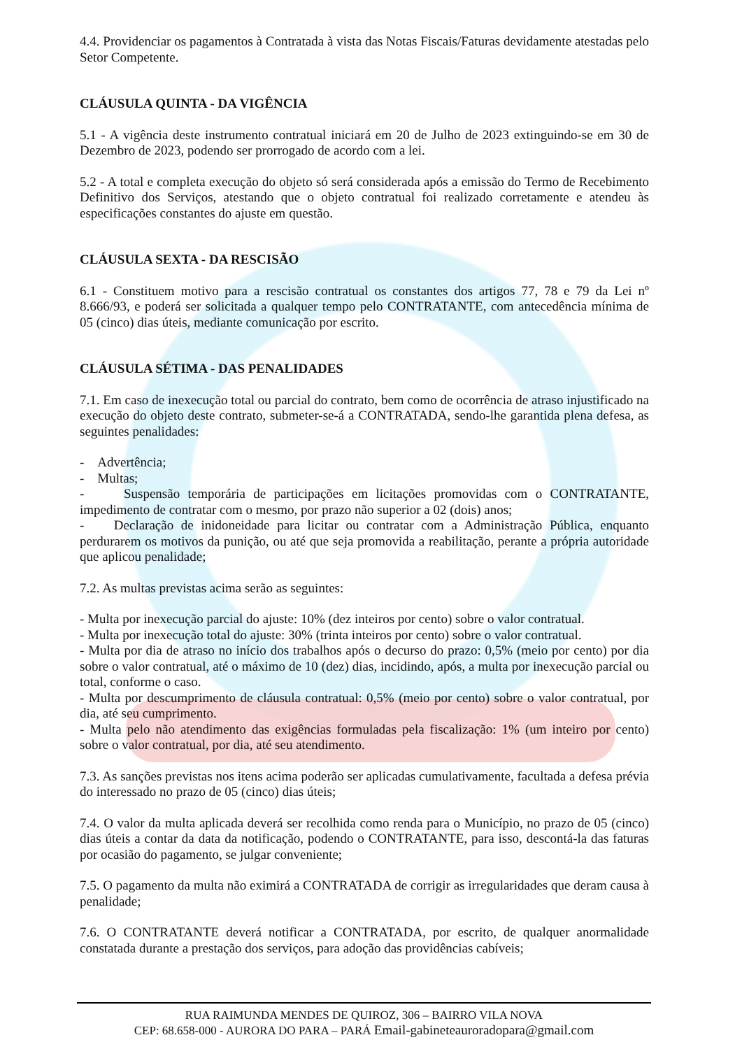4.4. Providenciar os pagamentos à Contratada à vista das Notas Fiscais/Faturas devidamente atestadas pelo Setor Competente.
CLÁUSULA QUINTA - DA VIGÊNCIA
5.1 - A vigência deste instrumento contratual iniciará em 20 de Julho de 2023 extinguindo-se em 30 de Dezembro de 2023, podendo ser prorrogado de acordo com a lei.
5.2 - A total e completa execução do objeto só será considerada após a emissão do Termo de Recebimento Definitivo dos Serviços, atestando que o objeto contratual foi realizado corretamente e atendeu às especificações constantes do ajuste em questão.
CLÁUSULA SEXTA - DA RESCISÃO
6.1 - Constituem motivo para a rescisão contratual os constantes dos artigos 77, 78 e 79 da Lei nº 8.666/93, e poderá ser solicitada a qualquer tempo pelo CONTRATANTE, com antecedência mínima de 05 (cinco) dias úteis, mediante comunicação por escrito.
CLÁUSULA SÉTIMA - DAS PENALIDADES
7.1. Em caso de inexecução total ou parcial do contrato, bem como de ocorrência de atraso injustificado na execução do objeto deste contrato, submeter-se-á a CONTRATADA, sendo-lhe garantida plena defesa, as seguintes penalidades:
- Advertência;
- Multas;
- Suspensão temporária de participações em licitações promovidas com o CONTRATANTE, impedimento de contratar com o mesmo, por prazo não superior a 02 (dois) anos;
- Declaração de inidoneidade para licitar ou contratar com a Administração Pública, enquanto perdurarem os motivos da punição, ou até que seja promovida a reabilitação, perante a própria autoridade que aplicou penalidade;
7.2. As multas previstas acima serão as seguintes:
- Multa por inexecução parcial do ajuste: 10% (dez inteiros por cento) sobre o valor contratual.
- Multa por inexecução total do ajuste: 30% (trinta inteiros por cento) sobre o valor contratual.
- Multa por dia de atraso no início dos trabalhos após o decurso do prazo: 0,5% (meio por cento) por dia sobre o valor contratual, até o máximo de 10 (dez) dias, incidindo, após, a multa por inexecução parcial ou total, conforme o caso.
- Multa por descumprimento de cláusula contratual: 0,5% (meio por cento) sobre o valor contratual, por dia, até seu cumprimento.
- Multa pelo não atendimento das exigências formuladas pela fiscalização: 1% (um inteiro por cento) sobre o valor contratual, por dia, até seu atendimento.
7.3. As sanções previstas nos itens acima poderão ser aplicadas cumulativamente, facultada a defesa prévia do interessado no prazo de 05 (cinco) dias úteis;
7.4. O valor da multa aplicada deverá ser recolhida como renda para o Município, no prazo de 05 (cinco) dias úteis a contar da data da notificação, podendo o CONTRATANTE, para isso, descontá-la das faturas por ocasião do pagamento, se julgar conveniente;
7.5. O pagamento da multa não eximirá a CONTRATADA de corrigir as irregularidades que deram causa à penalidade;
7.6. O CONTRATANTE deverá notificar a CONTRATADA, por escrito, de qualquer anormalidade constatada durante a prestação dos serviços, para adoção das providências cabíveis;
RUA RAIMUNDA MENDES DE QUIROZ, 306 – BAIRRO VILA NOVA
CEP: 68.658-000 - AURORA DO PARA – PARÁ Email-gabineteauroradopara@gmail.com